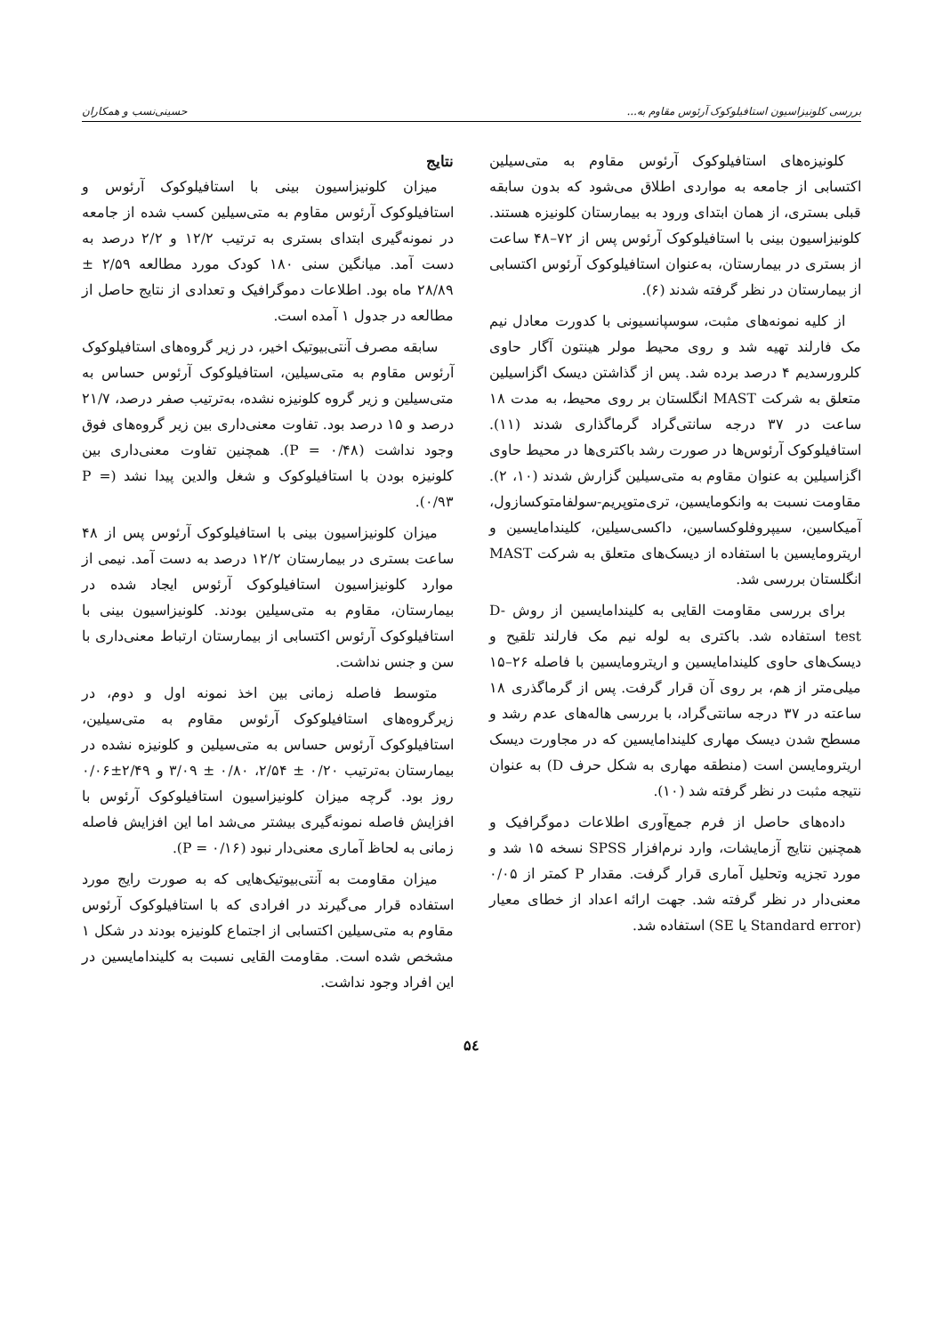بررسی کلونیزاسیون استافیلوکوک آرئوس مقاوم به... حسینی‌نسب و همکاران
کلونیزه‌های استافیلوکوک آرئوس مقاوم به متی‌سیلین اکتسابی از جامعه به مواردی اطلاق می‌شود که بدون سابقه قبلی بستری، از همان ابتدای ورود به بیمارستان کلونیزه هستند. کلونیزاسیون بینی با استافیلوکوک آرئوس پس از ۷۲–۴۸ ساعت از بستری در بیمارستان، به‌عنوان استافیلوکوک آرئوس اکتسابی از بیمارستان در نظر گرفته شدند (۶).
از کلیه نمونه‌های مثبت، سوسپانسیونی با کدورت معادل نیم مک فارلند تهیه شد و روی محیط مولر هینتون آگار حاوی کلرورسدیم ۴ درصد برده شد. پس از گذاشتن دیسک اگزاسیلین متعلق به شرکت MAST انگلستان بر روی محیط، به مدت ۱۸ ساعت در ۳۷ درجه سانتی‌گراد گرماگذاری شدند (۱۱). استافیلوکوک آرئوس‌ها در صورت رشد باکتری‌ها در محیط حاوی اگزاسیلین به عنوان مقاوم به متی‌سیلین گزارش شدند (۱۰، ۲). مقاومت نسبت به وانکومایسین، تری‌متوپریم-سولفامتوکسازول، آمیکاسین، سیپروفلوکساسین، داکسی‌سیلین، کلیندامایسین و اریترومایسین با استفاده از دیسک‌های متعلق به شرکت MAST انگلستان بررسی شد.
برای بررسی مقاومت القایی به کلیندامایسین از روش D-test استفاده شد. باکتری به لوله نیم مک فارلند تلقیح و دیسک‌های حاوی کلیندامایسین و اریترومایسین با فاصله ۲۶–۱۵ میلی‌متر از هم، بر روی آن قرار گرفت. پس از گرماگذری ۱۸ ساعته در ۳۷ درجه سانتی‌گراد، با بررسی هاله‌های عدم رشد و مسطح شدن دیسک مهاری کلیندامایسین که در مجاورت دیسک اریترومایسن است (منطقه مهاری به شکل حرف D) به عنوان نتیجه مثبت در نظر گرفته شد (۱۰).
داده‌های حاصل از فرم جمع‌آوری اطلاعات دموگرافیک و همچنین نتایج آزمایشات، وارد نرم‌افزار SPSS نسخه ۱۵ شد و مورد تجزیه وتحلیل آماری قرار گرفت. مقدار P کمتر از ۰/۰۵ معنی‌دار در نظر گرفته شد. جهت ارائه اعداد از خطای معیار (Standard error یا SE) استفاده شد.
نتایج
میزان کلونیزاسیون بینی با استافیلوکوک آرئوس و استافیلوکوک آرئوس مقاوم به متی‌سیلین کسب شده از جامعه در نمونه‌گیری ابتدای بستری به ترتیب ۱۲/۲ و ۲/۲ درصد به دست آمد. میانگین سنی ۱۸۰ کودک مورد مطالعه ۲/۵۹ ± ۲۸/۸۹ ماه بود. اطلاعات دموگرافیک و تعدادی از نتایج حاصل از مطالعه در جدول ۱ آمده است.
سابقه مصرف آنتی‌بیوتیک اخیر، در زیر گروه‌های استافیلوکوک آرئوس مقاوم به متی‌سیلین، استافیلوکوک آرئوس حساس به متی‌سیلین و زیر گروه کلونیزه نشده، به‌ترتیب صفر درصد، ۲۱/۷ درصد و ۱۵ درصد بود. تفاوت معنی‌داری بین زیر گروه‌های فوق وجود نداشت (P = ۰/۴۸). همچنین تفاوت معنی‌داری بین کلونیزه بودن با استافیلوکوک و شغل والدین پیدا نشد (P = ۰/۹۳).
میزان کلونیزاسیون بینی با استافیلوکوک آرئوس پس از ۴۸ ساعت بستری در بیمارستان ۱۲/۲ درصد به دست آمد. نیمی از موارد کلونیزاسیون استافیلوکوک آرئوس ایجاد شده در بیمارستان، مقاوم به متی‌سیلین بودند. کلونیزاسیون بینی با استافیلوکوک آرئوس اکتسابی از بیمارستان ارتباط معنی‌داری با سن و جنس نداشت.
متوسط فاصله زمانی بین اخذ نمونه اول و دوم، در زیرگروه‌های استافیلوکوک آرئوس مقاوم به متی‌سیلین، استافیلوکوک آرئوس حساس به متی‌سیلین و کلونیزه نشده در بیمارستان به‌ترتیب ۰/۲۰ ± ۲/۵۴، ۰/۸۰ ± ۳/۰۹ و ۲/۴۹±۰/۰۶ روز بود. گرچه میزان کلونیزاسیون استافیلوکوک آرئوس با افزایش فاصله نمونه‌گیری بیشتر می‌شد اما این افزایش فاصله زمانی به لحاظ آماری معنی‌دار نبود (P = ۰/۱۶).
میزان مقاومت به آنتی‌بیوتیک‌هایی که به صورت رایج مورد استفاده قرار می‌گیرند در افرادی که با استافیلوکوک آرئوس مقاوم به متی‌سیلین اکتسابی از اجتماع کلونیزه بودند در شکل ۱ مشخص شده است. مقاومت القایی نسبت به کلیندامایسین در این افراد وجود نداشت.
۵٤